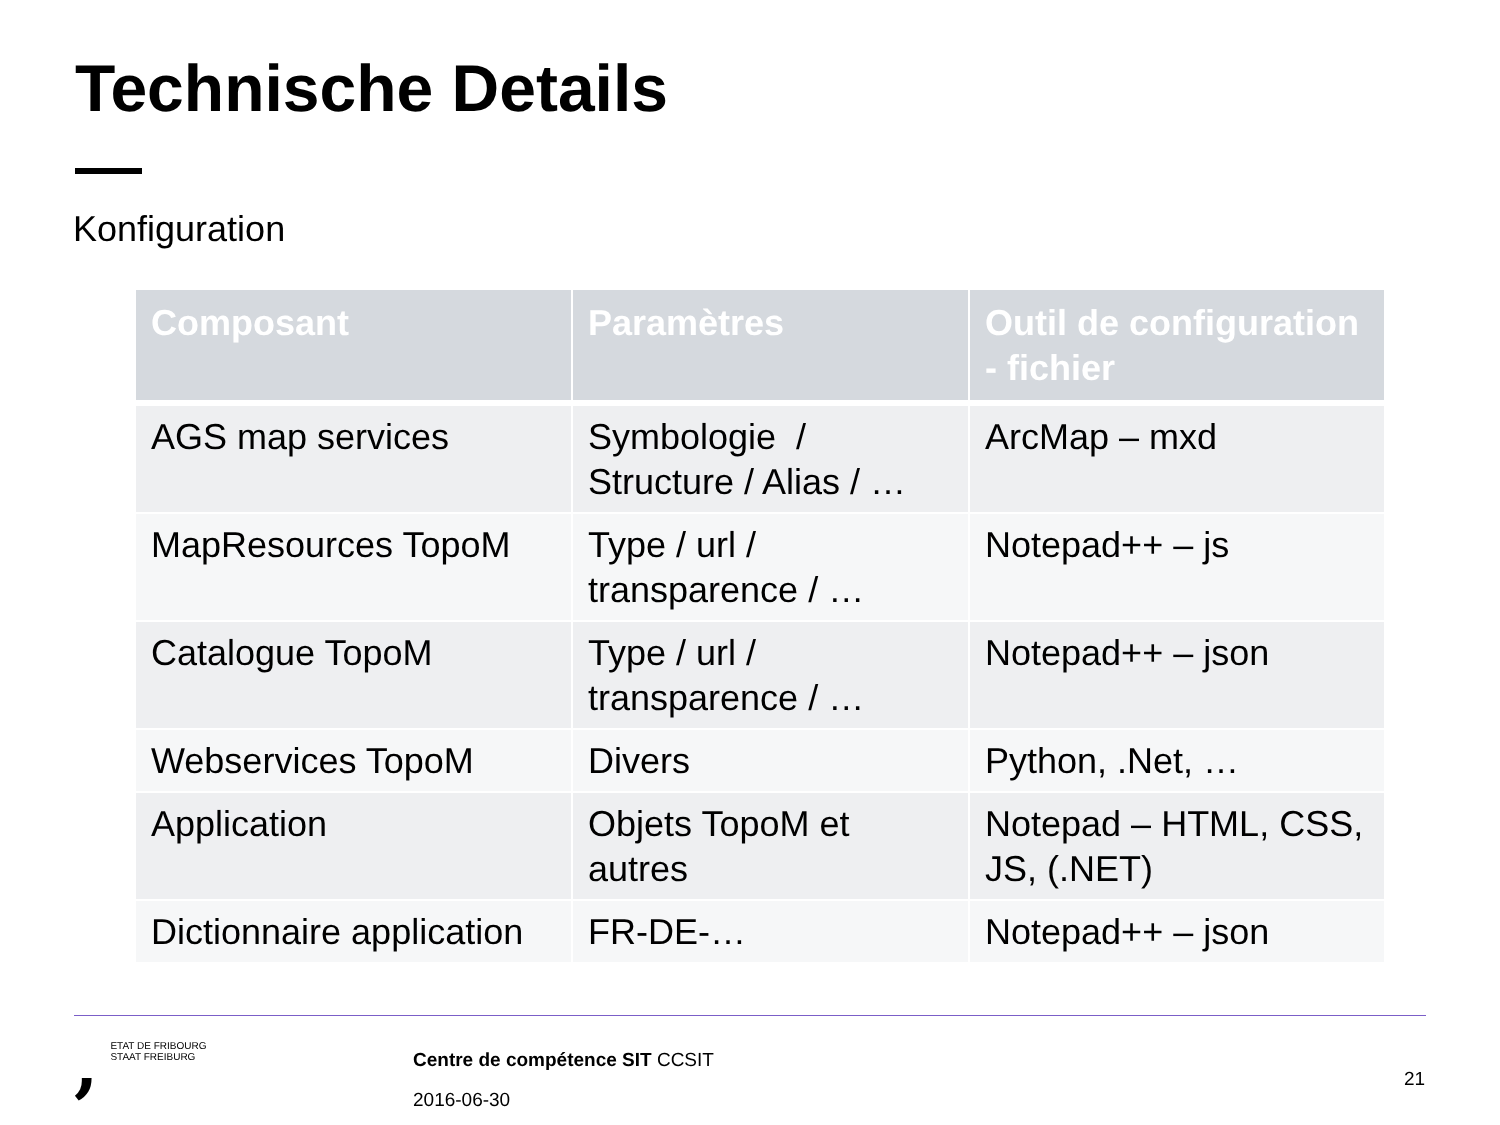Technische Details
Konfiguration
| Composant | Paramètres | Outil de configuration - fichier |
| --- | --- | --- |
| AGS map services | Symbologie / Structure / Alias / … | ArcMap – mxd |
| MapResources TopoM | Type / url / transparence / … | Notepad++ – js |
| Catalogue TopoM | Type / url / transparence / … | Notepad++ – json |
| Webservices TopoM | Divers | Python, .Net, … |
| Application | Objets TopoM et autres | Notepad – HTML, CSS, JS, (.NET) |
| Dictionnaire application | FR-DE-… | Notepad++ – json |
, ETAT DE FRIBOURG
STAAT FREIBURG
Centre de compétence SIT CCSIT
2016-06-30
21